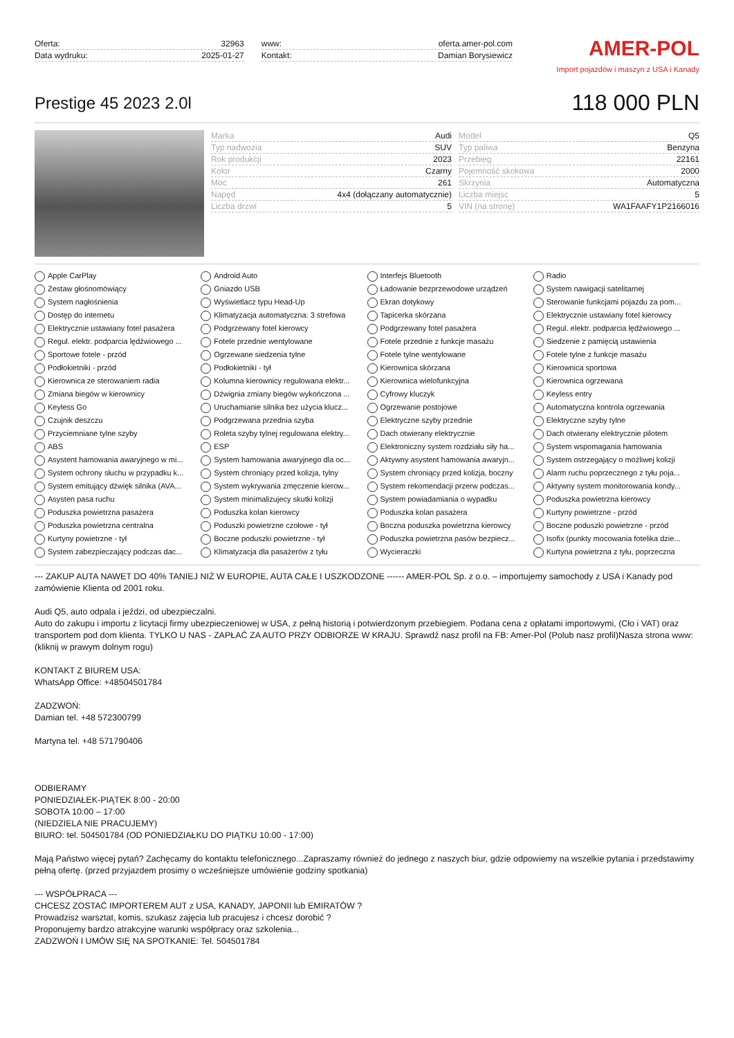Oferta: 32963
Data wydruku: 2025-01-27
www: oferta.amer-pol.com
Kontakt: Damian Borysiewicz
AMER-POL
Import pojazdów i maszyn z USA i Kanady
Prestige 45 2023 2.0l
118 000 PLN
Marka Audi
Model Q5
Typ nadwozia SUV
Typ paliwa Benzyna
Rok produkcji 2023
Przebieg 22161
Kolor Czarny
Pojemność skokowa 2000
Moc 261
Skrzynia Automatyczna
Napęd 4x4 (dołączany automatycznie)
Liczba miejsc 5
Liczba drzwi 5
VIN (na stronę) WA1FAAFY1P2166016
Apple CarPlay
Android Auto
Interfejs Bluetooth
Radio
Zestaw głośnomówiący
Gniazdo USB
Ładowanie bezprzewodowe urządzeń
System nawigacji satelitarnej
System nagłośnienia
Wyświetlacz typu Head-Up
Ekran dotykowy
Sterowanie funkcjami pojazdu za pom...
Dostęp do internetu
Klimatyzacja automatyczna: 3 strefowa
Tapicerka skórzana
Elektrycznie ustawiany fotel kierowcy
Elektrycznie ustawiany fotel pasażera
Podgrzewany fotel kierowcy
Podgrzewany fotel pasażera
Regul. elektr. podparcia lędźwiowego ...
Regul. elektr. podparcia lędźwiowego ...
Fotele przednie wentylowane
Fotele przednie z funkcje masażu
Siedzenie z pamięcią ustawienia
Sportowe fotele - przód
Ogrzewane siedzenia tylne
Fotele tylne wentylowane
Fotele tylne z funkcje masażu
Podłokietniki - przód
Podłokietniki - tył
Kierownica skórzana
Kierownica sportowa
Kierownica ze sterowaniem radia
Kolumna kierownicy regulowana elektr...
Kierownica wielofunkcyjna
Kierownica ogrzewana
Zmiana biegów w kierownicy
Dźwignia zmiany biegów wykończona ...
Cyfrowy kluczyk
Keyless entry
Keyless Go
Uruchamianie silnika bez użycia klucz...
Ogrzewanie postojowe
Automatyczna kontrola ogrzewania
Czujnik deszczu
Podgrzewana przednia szyba
Elektryczne szyby przednie
Elektryczne szyby tylne
Przyciemniane tylne szyby
Roleta szyby tylnej regulowana elektry...
Dach otwierany elektrycznie
Dach otwierany elektrycznie pilotem
ABS
ESP
Elektroniczny system rozdziału siły ha...
System wspomagania hamowania
Asystent hamowania awaryjnego w mi...
System hamowania awaryjnego dla oc...
Aktywny asystent hamowania awaryjn...
System ostrzegający o możliwej kolizji
System ochrony słuchu w przypadku k...
System chroniący przed kolizja, tylny
System chroniący przed kolizja, boczny
Alarm ruchu poprzecznego z tyłu poja...
System emitujący dźwięk silnika (AVA...
System wykrywania zmęczenie kierow...
System rekomendacji przerw podczas...
Aktywny system monitorowania kondy...
Asysten pasa ruchu
System minimalizujecy skutki kolizji
System powiadamiania o wypadku
Poduszka powietrzna kierowcy
Poduszka powietrzna pasażera
Poduszka kolan kierowcy
Poduszka kolan pasażera
Kurtyny powietrzne - przód
Poduszka powietrzna centralna
Poduszki powietrzne czołowe - tył
Boczna poduszka powietrzna kierowcy
Boczne poduszki powietrzne - przód
Kurtyny powietrzne - tył
Boczne poduszki powietrzne - tył
Poduszka powietrzna pasów bezpiecz...
Isofix (punkty mocowania fotelika dzie...
System zabezpieczający podczas dac...
Klimatyzacja dla pasażerów z tyłu
Wycieraczki
Kurtyna powietrzna z tyłu, poprzeczna
--- ZAKUP AUTA NAWET DO 40% TANIEJ NIŻ W EUROPIE, AUTA CAŁE I USZKODZONE ------ AMER-POL Sp. z o.o. – importujemy samochody z USA i Kanady pod zamówienie Klienta od 2001 roku.
Audi Q5, auto odpala i jeździ, od ubezpieczalni.
Auto do zakupu i importu z licytacji firmy ubezpieczeniowej w USA, z pełną historią i potwierdzonym przebiegiem. Podana cena z opłatami importowymi, (Cło i VAT) oraz transportem pod dom klienta. TYLKO U NAS - ZAPŁAĆ ZA AUTO PRZY ODBIORZE W KRAJU. Sprawdź nasz profil na FB: Amer-Pol (Polub nasz profil)Nasza strona www: (kliknij w prawym dolnym rogu)
KONTAKT Z BIUREM USA:
WhatsApp Office: +48504501784
ZADZWOŃ:
Damian tel. +48 572300799
Martyna tel. +48 571790406
ODBIERAMY
PONIEDZIAŁEK-PIĄTEK 8:00 - 20:00
SOBOTA 10:00 – 17:00
(NIEDZIELA NIE PRACUJEMY)
BIURO: tel. 504501784 (OD PONIEDZIAŁKU DO PIĄTKU 10:00 - 17:00)
Mają Państwo więcej pytań? Zachęcamy do kontaktu telefonicznego...Zapraszamy również do jednego z naszych biur, gdzie odpowiemy na wszelkie pytania i przedstawimy pełną ofertę. (przed przyjazdem prosimy o wcześniejsze umówienie godziny spotkania)
--- WSPÓŁPRACA ---
CHCESZ ZOSTAĆ IMPORTEREM AUT z USA, KANADY, JAPONII lub EMIRATÓW ?
Prowadzisz warsztat, komis, szukasz zajęcia lub pracujesz i chcesz dorobić ?
Proponujemy bardzo atrakcyjne warunki współpracy oraz szkolenia...
ZADZWOŃ I UMÓW SIĘ NA SPOTKANIE: Tel. 504501784